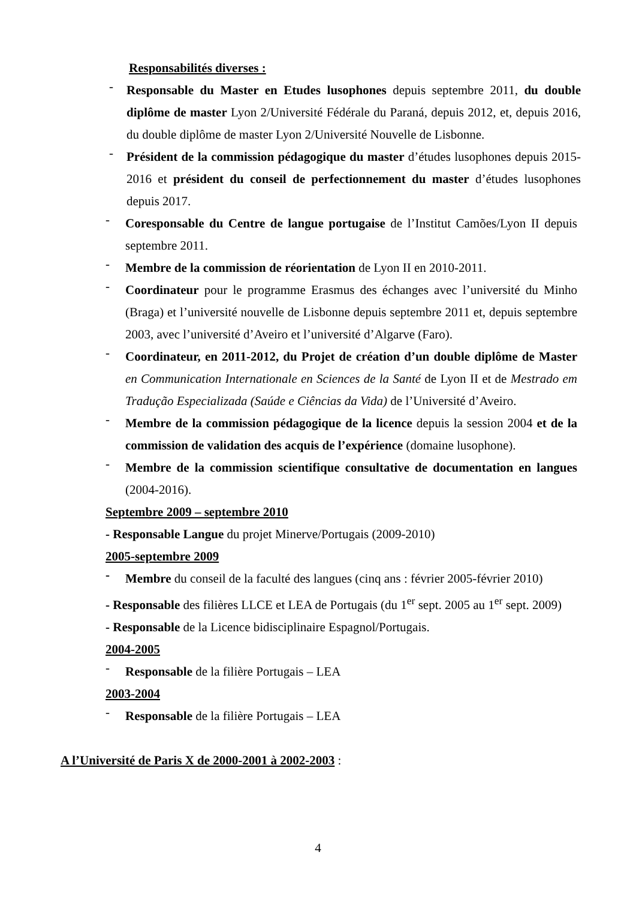Responsabilités diverses :
-
Responsable du Master en Etudes lusophones depuis septembre 2011, du double diplôme de master Lyon 2/Université Fédérale du Paraná, depuis 2012, et, depuis 2016, du double diplôme de master Lyon 2/Université Nouvelle de Lisbonne.
-
Président de la commission pédagogique du master d’études lusophones depuis 2015-2016 et président du conseil de perfectionnement du master d’études lusophones depuis 2017.
-
Coresponsable du Centre de langue portugaise de l’Institut Camões/Lyon II depuis septembre 2011.
-
Membre de la commission de réorientation de Lyon II en 2010-2011.
-
Coordinateur pour le programme Erasmus des échanges avec l’université du Minho (Braga) et l’université nouvelle de Lisbonne depuis septembre 2011 et, depuis septembre 2003, avec l’université d’Aveiro et l’université d’Algarve (Faro).
-
Coordinateur, en 2011-2012, du Projet de création d’un double diplôme de Master en Communication Internationale en Sciences de la Santé de Lyon II et de Mestrado em Tradução Especializada (Saúde e Ciências da Vida) de l’Université d’Aveiro.
-
Membre de la commission pédagogique de la licence depuis la session 2004 et de la commission de validation des acquis de l’expérience (domaine lusophone).
-
Membre de la commission scientifique consultative de documentation en langues (2004-2016).
Septembre 2009 – septembre 2010
- Responsable Langue du projet Minerve/Portugais (2009-2010)
2005-septembre 2009
-
Membre du conseil de la faculté des langues (cinq ans : février 2005-février 2010)
- Responsable des filières LLCE et LEA de Portugais (du 1<sup>er</sup> sept. 2005 au 1<sup>er</sup> sept. 2009)
- Responsable de la Licence bidisciplinaire Espagnol/Portugais.
2004-2005
-
Responsable de la filière Portugais – LEA
2003-2004
-
Responsable de la filière Portugais – LEA
A l’Université de Paris X de 2000-2001 à 2002-2003 :
4